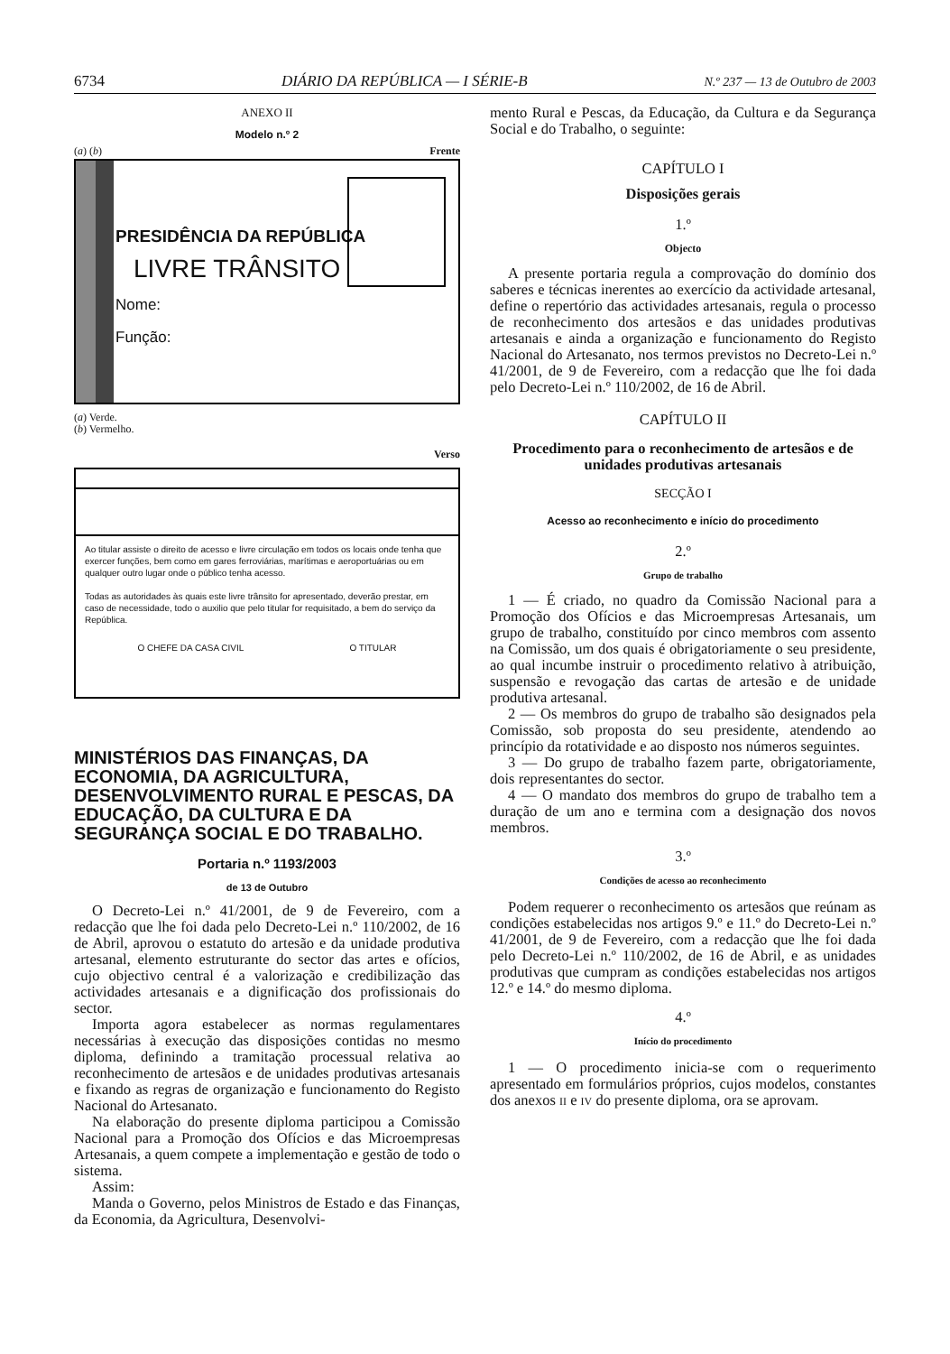6734 DIÁRIO DA REPÚBLICA — I SÉRIE-B N.º 237 — 13 de Outubro de 2003
ANEXO II
Modelo n.º 2
(a) (b) Frente
PRESIDÊNCIA DA REPÚBLICA
LIVRE TRÂNSITO
Nome:
Função:
(a) Verde.
(b) Vermelho.
Verso
Ao titular assiste o direito de acesso e livre circulação em todos os locais onde tenha que exercer funções, bem como em gares ferroviárias, marítimas e aeroportuárias ou em qualquer outro lugar onde o público tenha acesso.
Todas as autoridades às quais este livre trânsito for apresentado, deverão prestar, em caso de necessidade, todo o auxilio que pelo titular for requisitado, a bem do serviço da República.
O CHEFE DA CASA CIVIL O TITULAR
MINISTÉRIOS DAS FINANÇAS, DA ECONOMIA, DA AGRICULTURA, DESENVOLVIMENTO RURAL E PESCAS, DA EDUCAÇÃO, DA CULTURA E DA SEGURANÇA SOCIAL E DO TRABALHO.
Portaria n.º 1193/2003
de 13 de Outubro
O Decreto-Lei n.º 41/2001, de 9 de Fevereiro, com a redacção que lhe foi dada pelo Decreto-Lei n.º 110/2002, de 16 de Abril, aprovou o estatuto do artesão e da unidade produtiva artesanal, elemento estruturante do sector das artes e ofícios, cujo objectivo central é a valorização e credibilização das actividades artesanais e a dignificação dos profissionais do sector.
Importa agora estabelecer as normas regulamentares necessárias à execução das disposições contidas no mesmo diploma, definindo a tramitação processual relativa ao reconhecimento de artesãos e de unidades produtivas artesanais e fixando as regras de organização e funcionamento do Registo Nacional do Artesanato.
Na elaboração do presente diploma participou a Comissão Nacional para a Promoção dos Ofícios e das Microempresas Artesanais, a quem compete a implementação e gestão de todo o sistema.
Assim:
Manda o Governo, pelos Ministros de Estado e das Finanças, da Economia, da Agricultura, Desenvolvi-
mento Rural e Pescas, da Educação, da Cultura e da Segurança Social e do Trabalho, o seguinte:
CAPÍTULO I
Disposições gerais
1.º
Objecto
A presente portaria regula a comprovação do domínio dos saberes e técnicas inerentes ao exercício da actividade artesanal, define o repertório das actividades artesanais, regula o processo de reconhecimento dos artesãos e das unidades produtivas artesanais e ainda a organização e funcionamento do Registo Nacional do Artesanato, nos termos previstos no Decreto-Lei n.º 41/2001, de 9 de Fevereiro, com a redacção que lhe foi dada pelo Decreto-Lei n.º 110/2002, de 16 de Abril.
CAPÍTULO II
Procedimento para o reconhecimento de artesãos e de unidades produtivas artesanais
SECÇÃO I
Acesso ao reconhecimento e início do procedimento
2.º
Grupo de trabalho
1 — É criado, no quadro da Comissão Nacional para a Promoção dos Ofícios e das Microempresas Artesanais, um grupo de trabalho, constituído por cinco membros com assento na Comissão, um dos quais é obrigatoriamente o seu presidente, ao qual incumbe instruir o procedimento relativo à atribuição, suspensão e revogação das cartas de artesão e de unidade produtiva artesanal.
2 — Os membros do grupo de trabalho são designados pela Comissão, sob proposta do seu presidente, atendendo ao princípio da rotatividade e ao disposto nos números seguintes.
3 — Do grupo de trabalho fazem parte, obrigatoriamente, dois representantes do sector.
4 — O mandato dos membros do grupo de trabalho tem a duração de um ano e termina com a designação dos novos membros.
3.º
Condições de acesso ao reconhecimento
Podem requerer o reconhecimento os artesãos que reúnam as condições estabelecidas nos artigos 9.º e 11.º do Decreto-Lei n.º 41/2001, de 9 de Fevereiro, com a redacção que lhe foi dada pelo Decreto-Lei n.º 110/2002, de 16 de Abril, e as unidades produtivas que cumpram as condições estabelecidas nos artigos 12.º e 14.º do mesmo diploma.
4.º
Início do procedimento
1 — O procedimento inicia-se com o requerimento apresentado em formulários próprios, cujos modelos, constantes dos anexos II e IV do presente diploma, ora se aprovam.